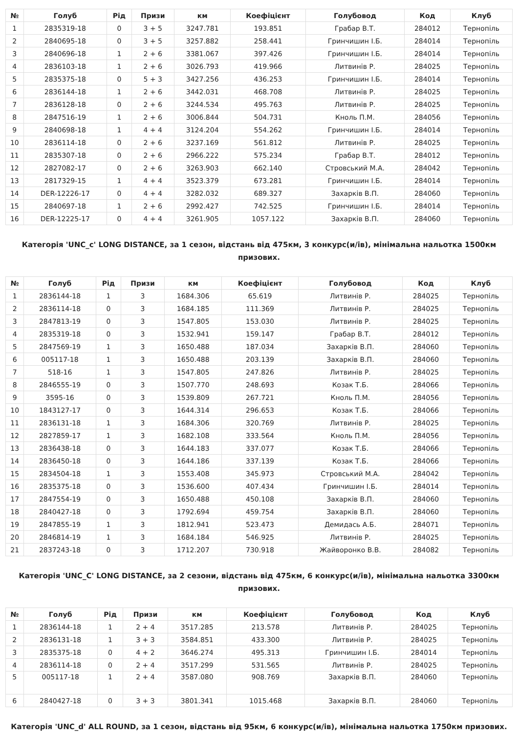| № | Голуб | Рід | Призи | км | Коефіцієнт | Голубовод | Код | Клуб |
| --- | --- | --- | --- | --- | --- | --- | --- | --- |
| 1 | 2835319-18 | 0 | 3 + 5 | 3247.781 | 193.851 | Грабар В.Т. | 284012 | Тернопіль |
| 2 | 2840695-18 | 0 | 3 + 5 | 3257.882 | 258.441 | Гринчишин І.Б. | 284014 | Тернопіль |
| 3 | 2840696-18 | 1 | 2 + 6 | 3381.067 | 397.426 | Гринчишин І.Б. | 284014 | Тернопіль |
| 4 | 2836103-18 | 1 | 2 + 6 | 3026.793 | 419.966 | Литвинів Р. | 284025 | Тернопіль |
| 5 | 2835375-18 | 0 | 5 + 3 | 3427.256 | 436.253 | Гринчишин І.Б. | 284014 | Тернопіль |
| 6 | 2836144-18 | 1 | 2 + 6 | 3442.031 | 468.708 | Литвинів Р. | 284025 | Тернопіль |
| 7 | 2836128-18 | 0 | 2 + 6 | 3244.534 | 495.763 | Литвинів Р. | 284025 | Тернопіль |
| 8 | 2847516-19 | 1 | 2 + 6 | 3006.844 | 504.731 | Кноль П.М. | 284056 | Тернопіль |
| 9 | 2840698-18 | 1 | 4 + 4 | 3124.204 | 554.262 | Гринчишин І.Б. | 284014 | Тернопіль |
| 10 | 2836114-18 | 0 | 2 + 6 | 3237.169 | 561.812 | Литвинів Р. | 284025 | Тернопіль |
| 11 | 2835307-18 | 0 | 2 + 6 | 2966.222 | 575.234 | Грабар В.Т. | 284012 | Тернопіль |
| 12 | 2827082-17 | 0 | 2 + 6 | 3263.903 | 662.140 | Стровський М.А. | 284042 | Тернопіль |
| 13 | 2817329-15 | 1 | 4 + 4 | 3523.379 | 673.281 | Гринчишин І.Б. | 284014 | Тернопіль |
| 14 | DER-12226-17 | 0 | 4 + 4 | 3282.032 | 689.327 | Захарків В.П. | 284060 | Тернопіль |
| 15 | 2840697-18 | 1 | 2 + 6 | 2992.427 | 742.525 | Гринчишин І.Б. | 284014 | Тернопіль |
| 16 | DER-12225-17 | 0 | 4 + 4 | 3261.905 | 1057.122 | Захарків В.П. | 284060 | Тернопіль |
Категорія 'UNC_c' LONG DISTANCE, за 1 сезон, відстань від 475км, 3 конкурс(и/ів), мінімальна нальотка 1500км призових.
| № | Голуб | Рід | Призи | км | Коефіцієнт | Голубовод | Код | Клуб |
| --- | --- | --- | --- | --- | --- | --- | --- | --- |
| 1 | 2836144-18 | 1 | 3 | 1684.306 | 65.619 | Литвинів Р. | 284025 | Тернопіль |
| 2 | 2836114-18 | 0 | 3 | 1684.185 | 111.369 | Литвинів Р. | 284025 | Тернопіль |
| 3 | 2847813-19 | 0 | 3 | 1547.805 | 153.030 | Литвинів Р. | 284025 | Тернопіль |
| 4 | 2835319-18 | 0 | 3 | 1532.941 | 159.147 | Грабар В.Т. | 284012 | Тернопіль |
| 5 | 2847569-19 | 1 | 3 | 1650.488 | 187.034 | Захарків В.П. | 284060 | Тернопіль |
| 6 | 005117-18 | 1 | 3 | 1650.488 | 203.139 | Захарків В.П. | 284060 | Тернопіль |
| 7 | 518-16 | 1 | 3 | 1547.805 | 247.826 | Литвинів Р. | 284025 | Тернопіль |
| 8 | 2846555-19 | 0 | 3 | 1507.770 | 248.693 | Козак Т.Б. | 284066 | Тернопіль |
| 9 | 3595-16 | 0 | 3 | 1539.809 | 267.721 | Кноль П.М. | 284056 | Тернопіль |
| 10 | 1843127-17 | 0 | 3 | 1644.314 | 296.653 | Козак Т.Б. | 284066 | Тернопіль |
| 11 | 2836131-18 | 1 | 3 | 1684.306 | 320.769 | Литвинів Р. | 284025 | Тернопіль |
| 12 | 2827859-17 | 1 | 3 | 1682.108 | 333.564 | Кноль П.М. | 284056 | Тернопіль |
| 13 | 2836438-18 | 0 | 3 | 1644.183 | 337.077 | Козак Т.Б. | 284066 | Тернопіль |
| 14 | 2836450-18 | 0 | 3 | 1644.186 | 337.139 | Козак Т.Б. | 284066 | Тернопіль |
| 15 | 2834504-18 | 1 | 3 | 1553.408 | 345.973 | Стровський М.А. | 284042 | Тернопіль |
| 16 | 2835375-18 | 0 | 3 | 1536.600 | 407.434 | Гринчишин І.Б. | 284014 | Тернопіль |
| 17 | 2847554-19 | 0 | 3 | 1650.488 | 450.108 | Захарків В.П. | 284060 | Тернопіль |
| 18 | 2840427-18 | 0 | 3 | 1792.694 | 459.754 | Захарків В.П. | 284060 | Тернопіль |
| 19 | 2847855-19 | 1 | 3 | 1812.941 | 523.473 | Демидась А.Б. | 284071 | Тернопіль |
| 20 | 2846814-19 | 1 | 3 | 1684.184 | 546.925 | Литвинів Р. | 284025 | Тернопіль |
| 21 | 2837243-18 | 0 | 3 | 1712.207 | 730.918 | Жайворонко В.В. | 284082 | Тернопіль |
Категорія 'UNC_C' LONG DISTANCE, за 2 сезони, відстань від 475км, 6 конкурс(и/ів), мінімальна нальотка 3300км призових.
| № | Голуб | Рід | Призи | км | Коефіцієнт | Голубовод | Код | Клуб |
| --- | --- | --- | --- | --- | --- | --- | --- | --- |
| 1 | 2836144-18 | 1 | 2 + 4 | 3517.285 | 213.578 | Литвинів Р. | 284025 | Тернопіль |
| 2 | 2836131-18 | 1 | 3 + 3 | 3584.851 | 433.300 | Литвинів Р. | 284025 | Тернопіль |
| 3 | 2835375-18 | 0 | 4 + 2 | 3646.274 | 495.313 | Гринчишин І.Б. | 284014 | Тернопіль |
| 4 | 2836114-18 | 0 | 2 + 4 | 3517.299 | 531.565 | Литвинів Р. | 284025 | Тернопіль |
| 5 | 005117-18 | 1 | 2 + 4 | 3587.080 | 908.769 | Захарків В.П. | 284060 | Тернопіль |
| 6 | 2840427-18 | 0 | 3 + 3 | 3801.341 | 1015.468 | Захарків В.П. | 284060 | Тернопіль |
Категорія 'UNC_d' ALL ROUND, за 1 сезон, відстань від 95км, 6 конкурс(и/ів), мінімальна нальотка 1750км призових.